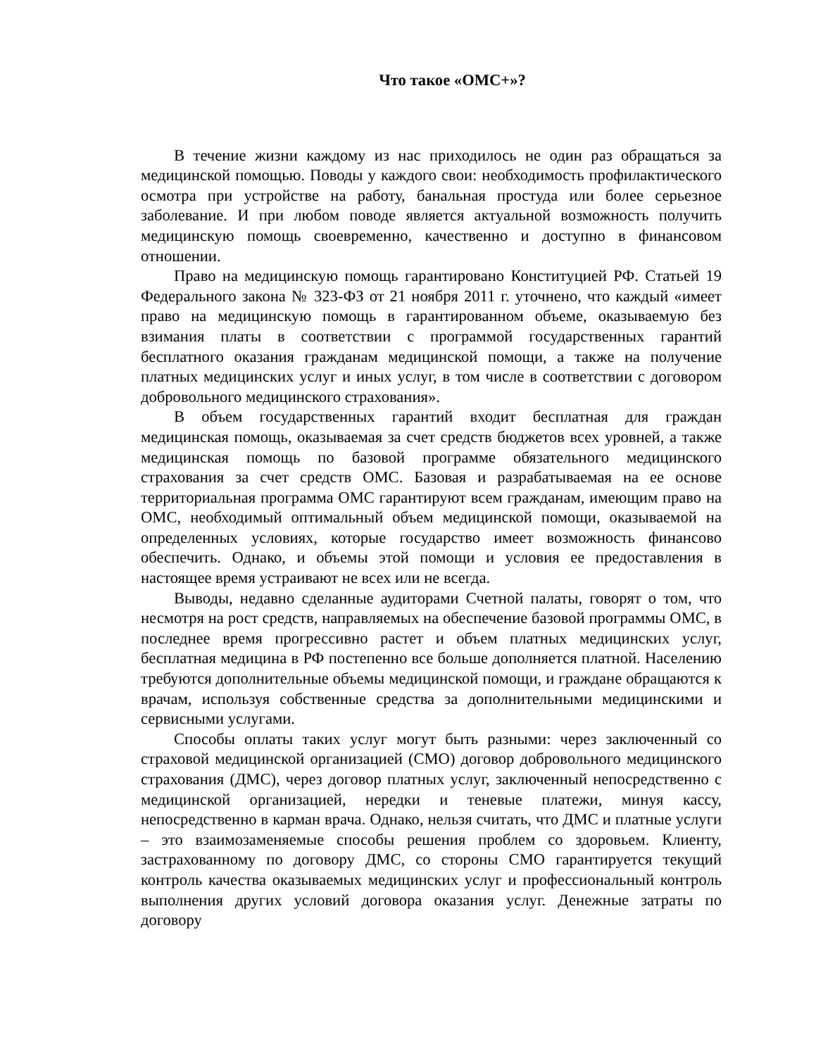Что такое «ОМС+»?
В течение жизни каждому из нас приходилось не один раз обращаться за медицинской помощью. Поводы у каждого свои: необходимость профилактического осмотра при устройстве на работу, банальная простуда или более серьезное заболевание. И при любом поводе является актуальной возможность получить медицинскую помощь своевременно, качественно и доступно в финансовом отношении.
Право на медицинскую помощь гарантировано Конституцией РФ. Статьей 19 Федерального закона № 323-ФЗ от 21 ноября 2011 г. уточнено, что каждый «имеет право на медицинскую помощь в гарантированном объеме, оказываемую без взимания платы в соответствии с программой государственных гарантий бесплатного оказания гражданам медицинской помощи, а также на получение платных медицинских услуг и иных услуг, в том числе в соответствии с договором добровольного медицинского страхования».
В объем государственных гарантий входит бесплатная для граждан медицинская помощь, оказываемая за счет средств бюджетов всех уровней, а также медицинская помощь по базовой программе обязательного медицинского страхования за счет средств ОМС. Базовая и разрабатываемая на ее основе территориальная программа ОМС гарантируют всем гражданам, имеющим право на ОМС, необходимый оптимальный объем медицинской помощи, оказываемой на определенных условиях, которые государство имеет возможность финансово обеспечить. Однако, и объемы этой помощи и условия ее предоставления в настоящее время устраивают не всех или не всегда.
Выводы, недавно сделанные аудиторами Счетной палаты, говорят о том, что несмотря на рост средств, направляемых на обеспечение базовой программы ОМС, в последнее время прогрессивно растет и объем платных медицинских услуг, бесплатная медицина в РФ постепенно все больше дополняется платной. Населению требуются дополнительные объемы медицинской помощи, и граждане обращаются к врачам, используя собственные средства за дополнительными медицинскими и сервисными услугами.
Способы оплаты таких услуг могут быть разными: через заключенный со страховой медицинской организацией (СМО) договор добровольного медицинского страхования (ДМС), через договор платных услуг, заключенный непосредственно с медицинской организацией, нередки и теневые платежи, минуя кассу, непосредственно в карман врача. Однако, нельзя считать, что ДМС и платные услуги – это взаимозаменяемые способы решения проблем со здоровьем. Клиенту, застрахованному по договору ДМС, со стороны СМО гарантируется текущий контроль качества оказываемых медицинских услуг и профессиональный контроль выполнения других условий договора оказания услуг. Денежные затраты по договору